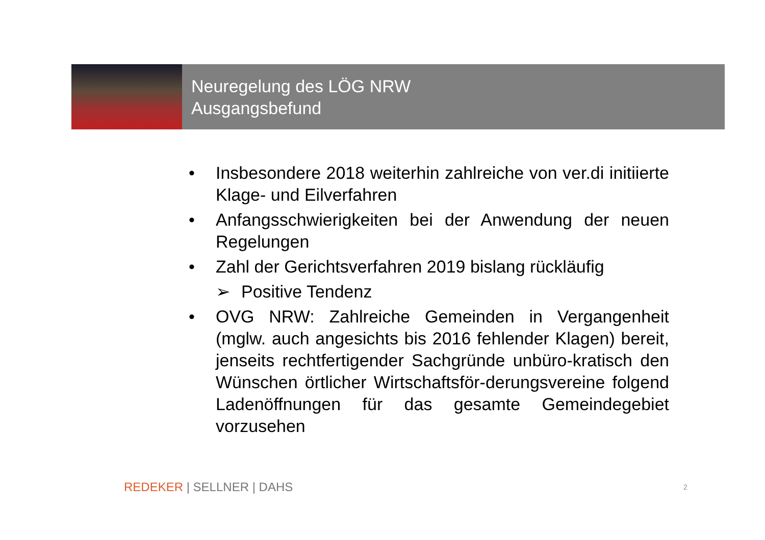Neuregelung des LÖG NRW
Ausgangsbefund
• Insbesondere 2018 weiterhin zahlreiche von ver.di initiierte Klage- und Eilverfahren
• Anfangsschwierigkeiten bei der Anwendung der neuen Regelungen
• Zahl der Gerichtsverfahren 2019 bislang rückläufig
➢ Positive Tendenz
• OVG NRW: Zahlreiche Gemeinden in Vergangenheit (mglw. auch angesichts bis 2016 fehlender Klagen) bereit, jenseits rechtfertigender Sachgründe unbüro-kratisch den Wünschen örtlicher Wirtschaftsför-derungsvereine folgend Ladenöffnungen für das gesamte Gemeindegebiet vorzusehen
REDEKER | SELLNER | DAHS 2